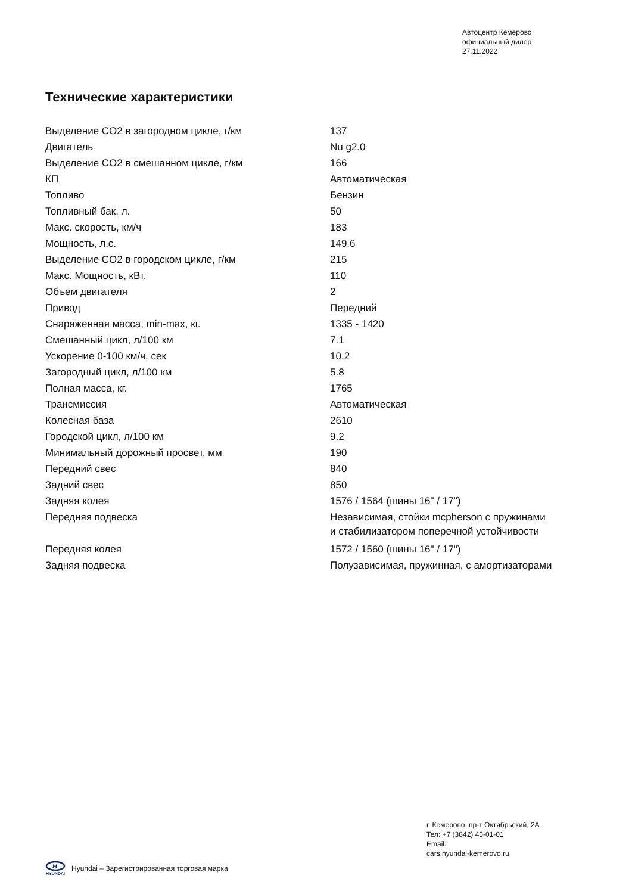Автоцентр Кемерово
официальный дилер
27.11.2022
Технические характеристики
| Выделение CO2 в загородном цикле, г/км | 137 |
| Двигатель | Nu g2.0 |
| Выделение CO2 в смешанном цикле, г/км | 166 |
| КП | Автоматическая |
| Топливо | Бензин |
| Топливный бак, л. | 50 |
| Макс. скорость, км/ч | 183 |
| Мощность, л.с. | 149.6 |
| Выделение CO2 в городском цикле, г/км | 215 |
| Макс. Мощность, кВт. | 110 |
| Объем двигателя | 2 |
| Привод | Передний |
| Снаряженная масса, min-max, кг. | 1335 - 1420 |
| Смешанный цикл, л/100 км | 7.1 |
| Ускорение 0-100 км/ч, сек | 10.2 |
| Загородный цикл, л/100 км | 5.8 |
| Полная масса, кг. | 1765 |
| Трансмиссия | Автоматическая |
| Колесная база | 2610 |
| Городской цикл, л/100 км | 9.2 |
| Минимальный дорожный просвет, мм | 190 |
| Передний свес | 840 |
| Задний свес | 850 |
| Задняя колея | 1576 / 1564 (шины 16" / 17") |
| Передняя подвеска | Независимая, стойки mcpherson с пружинами и стабилизатором поперечной устойчивости |
| Передняя колея | 1572 / 1560 (шины 16" / 17") |
| Задняя подвеска | Полузависимая, пружинная, с амортизаторами |
г. Кемерово, пр-т Октябрьский, 2А
Тел: +7 (3842) 45-01-01
Email:
cars.hyundai-kemerovo.ru
H
HYUNDAI
Hyundai – Зарегистрированная торговая марка